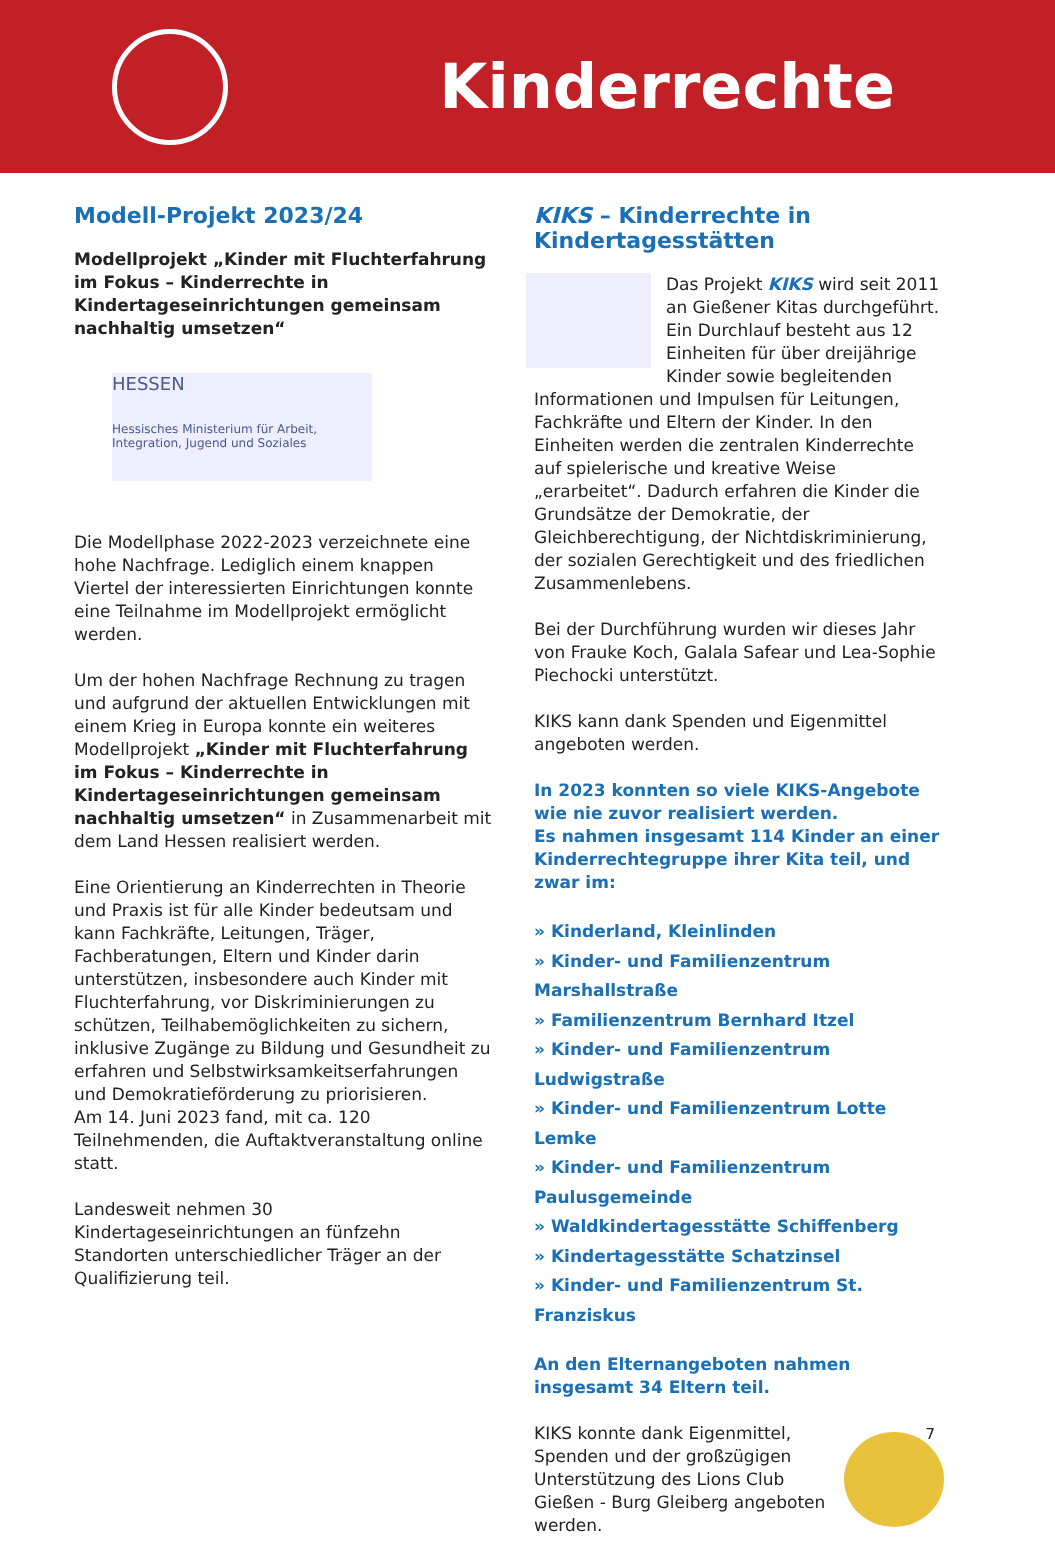Kinderrechte
Modell-Projekt 2023/24
Modellprojekt „Kinder mit Fluchterfahrung im Fokus – Kinderrechte in Kindertageseinrichtungen gemeinsam nachhaltig umsetzen“
HESSEN
Hessisches Ministerium für Arbeit, Integration, Jugend und Soziales
Die Modellphase 2022-2023 verzeichnete eine hohe Nachfrage. Lediglich einem knappen Viertel der interessierten Einrichtungen konnte eine Teilnahme im Modellprojekt ermöglicht werden.
Um der hohen Nachfrage Rechnung zu tragen und aufgrund der aktuellen Entwicklungen mit einem Krieg in Europa konnte ein weiteres Modellprojekt „Kinder mit Fluchterfahrung im Fokus – Kinderrechte in Kindertageseinrichtungen gemeinsam nachhaltig umsetzen“ in Zusammenarbeit mit dem Land Hessen realisiert werden.
Eine Orientierung an Kinderrechten in Theorie und Praxis ist für alle Kinder bedeutsam und kann Fachkräfte, Leitungen, Träger, Fachberatungen, Eltern und Kinder darin unterstützen, insbesondere auch Kinder mit Fluchterfahrung, vor Diskriminierungen zu schützen, Teilhabemöglichkeiten zu sichern, inklusive Zugänge zu Bildung und Gesundheit zu erfahren und Selbstwirksamkeitserfahrungen und Demokratieförderung zu priorisieren.
Am 14. Juni 2023 fand, mit ca. 120 Teilnehmenden, die Auftaktveranstaltung online statt.
Landesweit nehmen 30 Kindertageseinrichtungen an fünfzehn Standorten unterschiedlicher Träger an der Qualifizierung teil.
KIKS – Kinderrechte in Kindertagesstätten
Das Projekt KIKS wird seit 2011 an Gießener Kitas durchgeführt. Ein Durchlauf besteht aus 12 Einheiten für über dreijährige Kinder sowie begleitenden Informationen und Impulsen für Leitungen, Fachkräfte und Eltern der Kinder. In den Einheiten werden die zentralen Kinderrechte auf spielerische und kreative Weise „erarbeitet“. Dadurch erfahren die Kinder die Grundsätze der Demokratie, der Gleichberechtigung, der Nichtdiskriminierung, der sozialen Gerechtigkeit und des friedlichen Zusammenlebens.
Bei der Durchführung wurden wir dieses Jahr von Frauke Koch, Galala Safear und Lea-Sophie Piechocki unterstützt.
KIKS kann dank Spenden und Eigenmittel angeboten werden.
In 2023 konnten so viele KIKS-Angebote wie nie zuvor realisiert werden.
Es nahmen insgesamt 114 Kinder an einer Kinderrechtegruppe ihrer Kita teil, und zwar im:
» Kinderland, Kleinlinden
» Kinder- und Familienzentrum Marshallstraße
» Familienzentrum Bernhard Itzel
» Kinder- und Familienzentrum Ludwigstraße
» Kinder- und Familienzentrum Lotte Lemke
» Kinder- und Familienzentrum Paulusgemeinde
» Waldkindertagesstätte Schiffenberg
» Kindertagesstätte Schatzinsel
» Kinder- und Familienzentrum St. Franziskus
An den Elternangeboten nahmen insgesamt 34 Eltern teil.
KIKS konnte dank Eigenmittel, Spenden und der großzügigen Unterstützung des Lions Club Gießen - Burg Gleiberg angeboten werden.
7